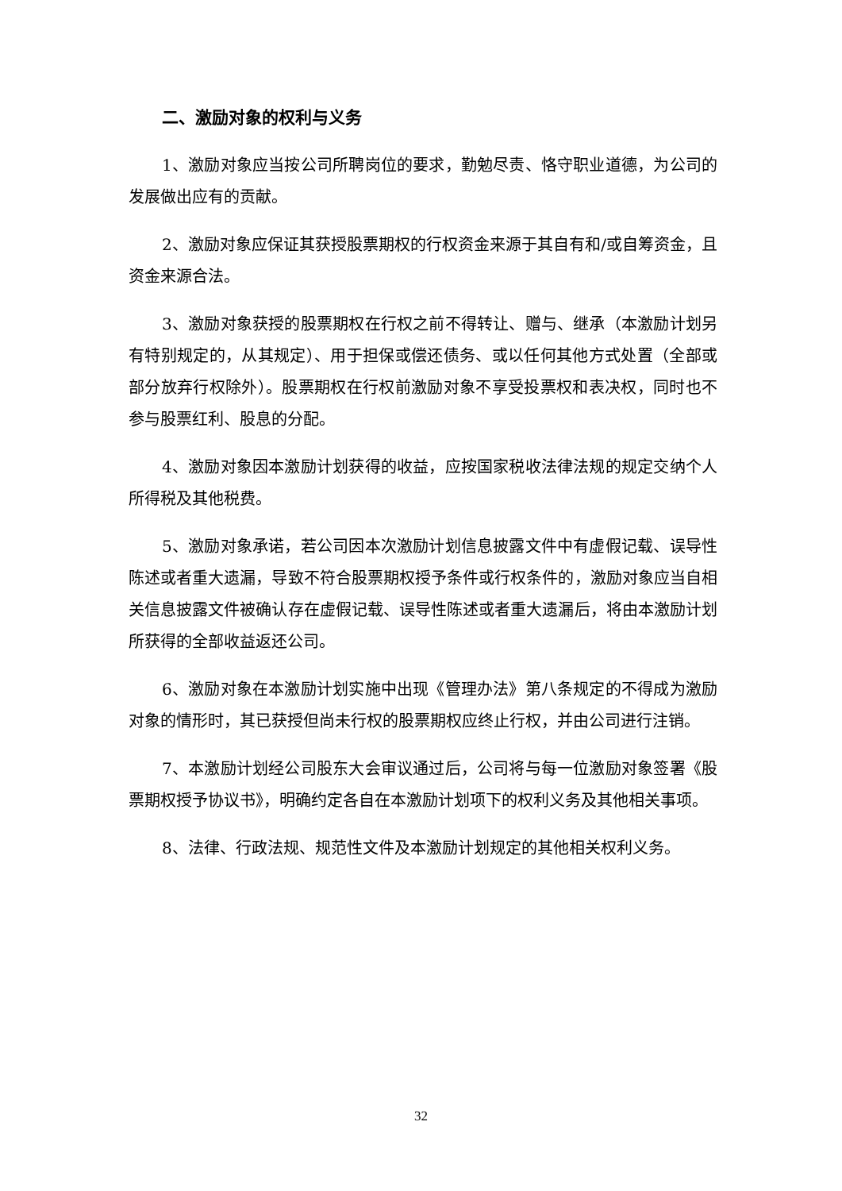二、激励对象的权利与义务
1、激励对象应当按公司所聘岗位的要求，勤勉尽责、恪守职业道德，为公司的发展做出应有的贡献。
2、激励对象应保证其获授股票期权的行权资金来源于其自有和/或自筹资金，且资金来源合法。
3、激励对象获授的股票期权在行权之前不得转让、赠与、继承（本激励计划另有特别规定的，从其规定）、用于担保或偿还债务、或以任何其他方式处置（全部或部分放弃行权除外）。股票期权在行权前激励对象不享受投票权和表决权，同时也不参与股票红利、股息的分配。
4、激励对象因本激励计划获得的收益，应按国家税收法律法规的规定交纳个人所得税及其他税费。
5、激励对象承诺，若公司因本次激励计划信息披露文件中有虚假记载、误导性陈述或者重大遗漏，导致不符合股票期权授予条件或行权条件的，激励对象应当自相关信息披露文件被确认存在虚假记载、误导性陈述或者重大遗漏后，将由本激励计划所获得的全部收益返还公司。
6、激励对象在本激励计划实施中出现《管理办法》第八条规定的不得成为激励对象的情形时，其已获授但尚未行权的股票期权应终止行权，并由公司进行注销。
7、本激励计划经公司股东大会审议通过后，公司将与每一位激励对象签署《股票期权授予协议书》，明确约定各自在本激励计划项下的权利义务及其他相关事项。
8、法律、行政法规、规范性文件及本激励计划规定的其他相关权利义务。
32